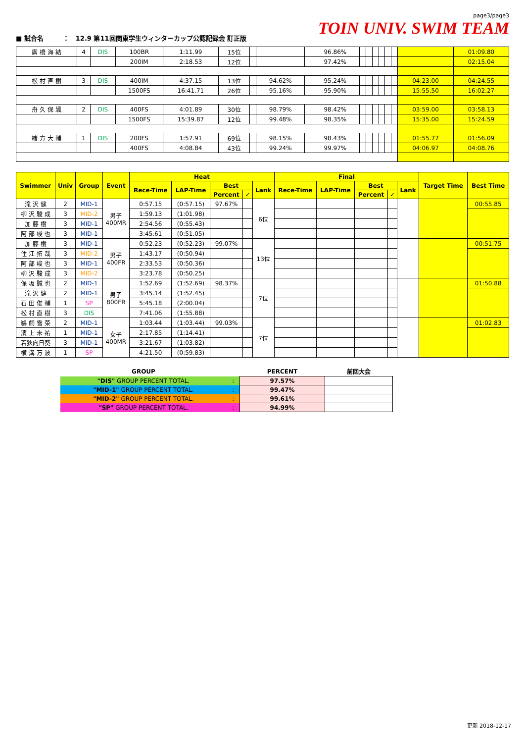■ 試合名　　　：　12.9 第11回関東学生ウィンターカップ公認記録会 訂正版
page3/page3
TOIN UNIV. SWIM TEAM
| 廣 橋 海 結 | 4 | DIS | 100BR | 1:11.99 | 15位 | | | | 96.86% | | | | | | | | 01:09.80 |
| | | | 200IM | 2:18.53 | 12位 | | | | 97.42% | | | | | | | | 02:15.04 |
| 松 村 直 樹 | 3 | DIS | 400IM | 4:37.15 | 13位 | | 94.62% | | 95.24% | | | | | | | 04:23.00 | 04:24.55 |
| | | | 1500FS | 16:41.71 | 26位 | | 95.16% | | 95.90% | | | | | | | 15:55.50 | 16:02.27 |
| 舟 久 保 颯 | 2 | DIS | 400FS | 4:01.89 | 30位 | | 98.79% | | 98.42% | | | | | | | 03:59.00 | 03:58.13 |
| | | | 1500FS | 15:39.87 | 12位 | | 99.48% | | 98.35% | | | | | | | 15:35.00 | 15:24.59 |
| 緒 方 大 輔 | 1 | DIS | 200FS | 1:57.91 | 69位 | | 98.15% | | 98.43% | | | | | | | 01:55.77 | 01:56.09 |
| | | | 400FS | 4:08.84 | 43位 | | 99.24% | | 99.97% | | | | | | | 04:06.97 | 04:08.76 |
| Swimmer | Univ | Group | Event | Heat | | | | | Final | | | | | Target Time | Best Time |
| --- | --- | --- | --- | --- | --- | --- | --- | --- | --- | --- | --- | --- | --- | --- | --- |
| | | | | Rece-Time | LAP-Time | Best | | Lank | Rece-Time | LAP-Time | Best | | Lank | | |
| | | | | | | Percent | ✓ | | | | Percent | ✓ | | | |
| 滝 沢 健 | 2 | MID-1 | 男子 400MR | 0:57.15 | (0:57.15) | 97.67% | | 6位 | | | | | | | 00:55.85 |
| 柳 沢 駿 成 | 3 | MID-2 | | 1:59.13 | (1:01.98) | | | | | | | | | | |
| 加 藤 樹 | 3 | MID-1 | | 2:54.56 | (0:55.43) | | | | | | | | | | |
| 阿 部 峻 也 | 3 | MID-1 | | 3:45.61 | (0:51.05) | | | | | | | | | | |
| 加 藤 樹 | 3 | MID-1 | 男子 400FR | 0:52.23 | (0:52.23) | 99.07% | | 13位 | | | | | | | 00:51.75 |
| 住 江 拓 哉 | 3 | MID-2 | | 1:43.17 | (0:50.94) | | | | | | | | | | |
| 阿 部 峻 也 | 3 | MID-1 | | 2:33.53 | (0:50.36) | | | | | | | | | | |
| 柳 沢 駿 成 | 3 | MID-2 | | 3:23.78 | (0:50.25) | | | | | | | | | | |
| 保 坂 誠 也 | 2 | MID-1 | 男子 800FR | 1:52.69 | (1:52.69) | 98.37% | | 7位 | | | | | | | 01:50.88 |
| 滝 沢 健 | 2 | MID-1 | | 3:45.14 | (1:52.45) | | | | | | | | | | |
| 石 田 俊 輔 | 1 | SP | | 5:45.18 | (2:00.04) | | | | | | | | | | |
| 松 村 直 樹 | 3 | DIS | | 7:41.06 | (1:55.88) | | | | | | | | | | |
| 鵜 飼 雪 菜 | 2 | MID-1 | 女子 400MR | 1:03.44 | (1:03.44) | 99.03% | | 7位 | | | | | | | 01:02.83 |
| 濱 上 未 祐 | 1 | MID-1 | | 2:17.85 | (1:14.41) | | | | | | | | | | |
| 若狭向日葵 | 3 | MID-1 | | 3:21.67 | (1:03.82) | | | | | | | | | | |
| 横 溝 万 波 | 1 | SP | | 4:21.50 | (0:59.83) | | | | | | | | | | |
| GROUP | | PERCENT | 前回大会 |
| --- | --- | --- | --- |
| "DIS" GROUP PERCENT TOTAL. | : | 97.57% | |
| "MID-1" GROUP PERCENT TOTAL. | : | 99.47% | |
| "MID-2" GROUP PERCENT TOTAL. | : | 99.61% | |
| "SP" GROUP PERCENT TOTAL. | : | 94.99% | |
更新 2018-12-17